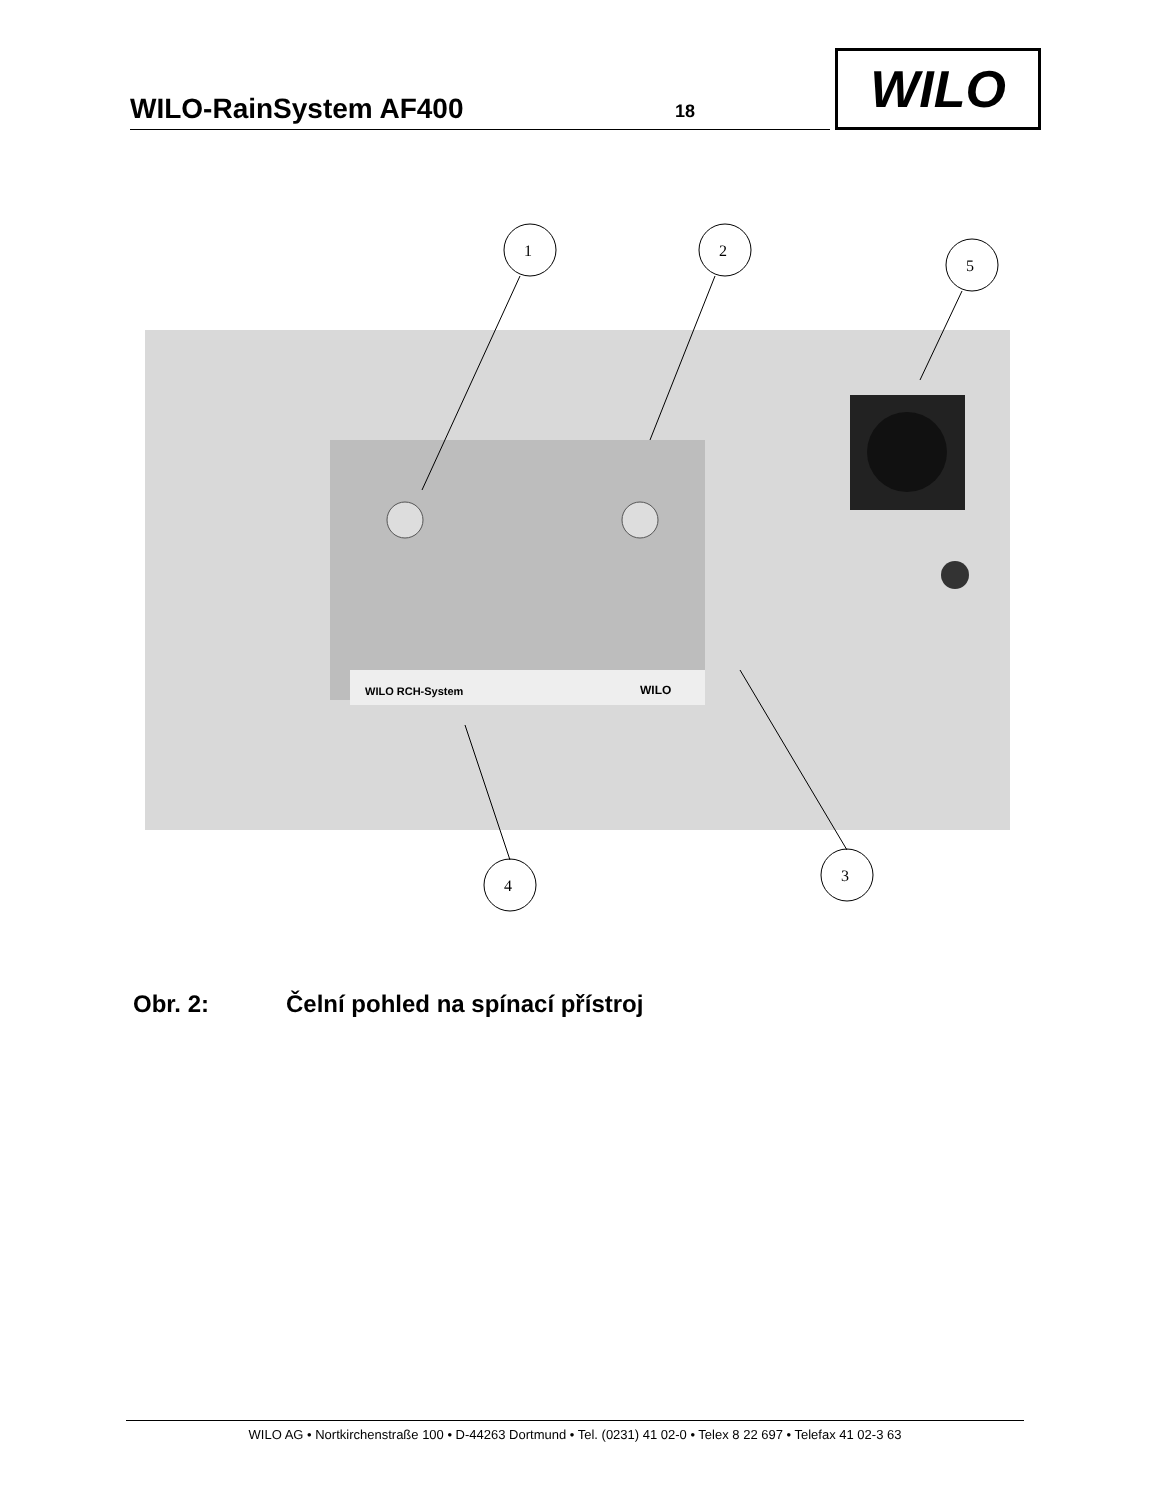WILO-RainSystem AF400 18
WILO
WILO RCH-System
WILO
1
2
5
4
3
Obr. 2: Čelní pohled na spínací přístroj
WILO AG • Nortkirchenstraße 100 • D-44263 Dortmund • Tel. (0231) 41 02-0 • Telex 8 22 697 • Telefax 41 02-3 63